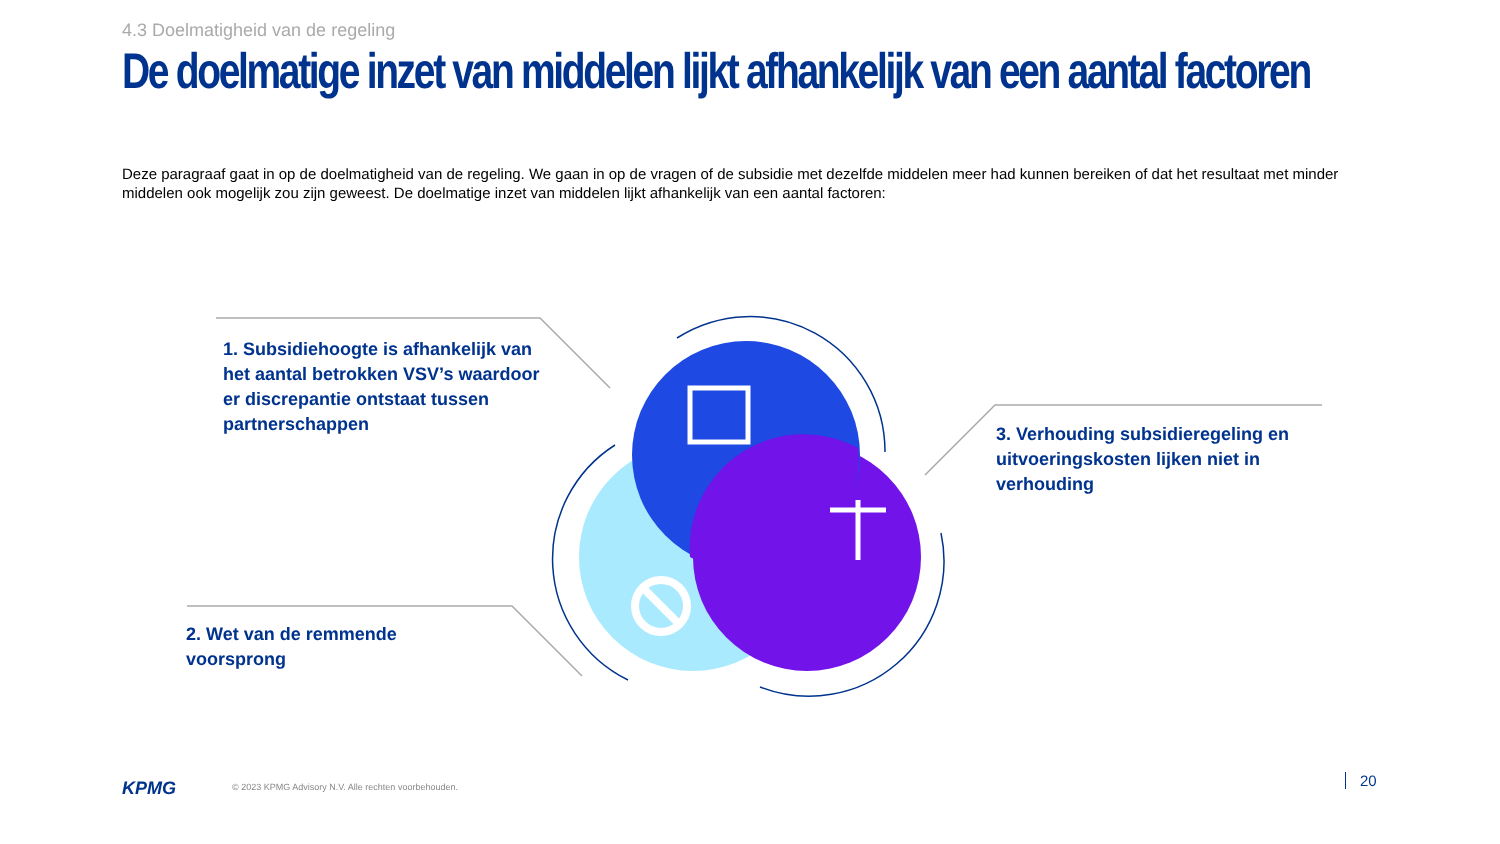4.3 Doelmatigheid van de regeling
De doelmatige inzet van middelen lijkt afhankelijk van een aantal factoren
Deze paragraaf gaat in op de doelmatigheid van de regeling. We gaan in op de vragen of de subsidie met dezelfde middelen meer had kunnen bereiken of dat het resultaat met minder middelen ook mogelijk zou zijn geweest. De doelmatige inzet van middelen lijkt afhankelijk van een aantal factoren:
1. Subsidiehoogte is afhankelijk van het aantal betrokken VSV’s waardoor er discrepantie ontstaat tussen partnerschappen
2. Wet van de remmende voorsprong
3. Verhouding subsidieregeling en uitvoeringskosten lijken niet in verhouding
KPMG
© 2023 KPMG Advisory N.V. Alle rechten voorbehouden.
20